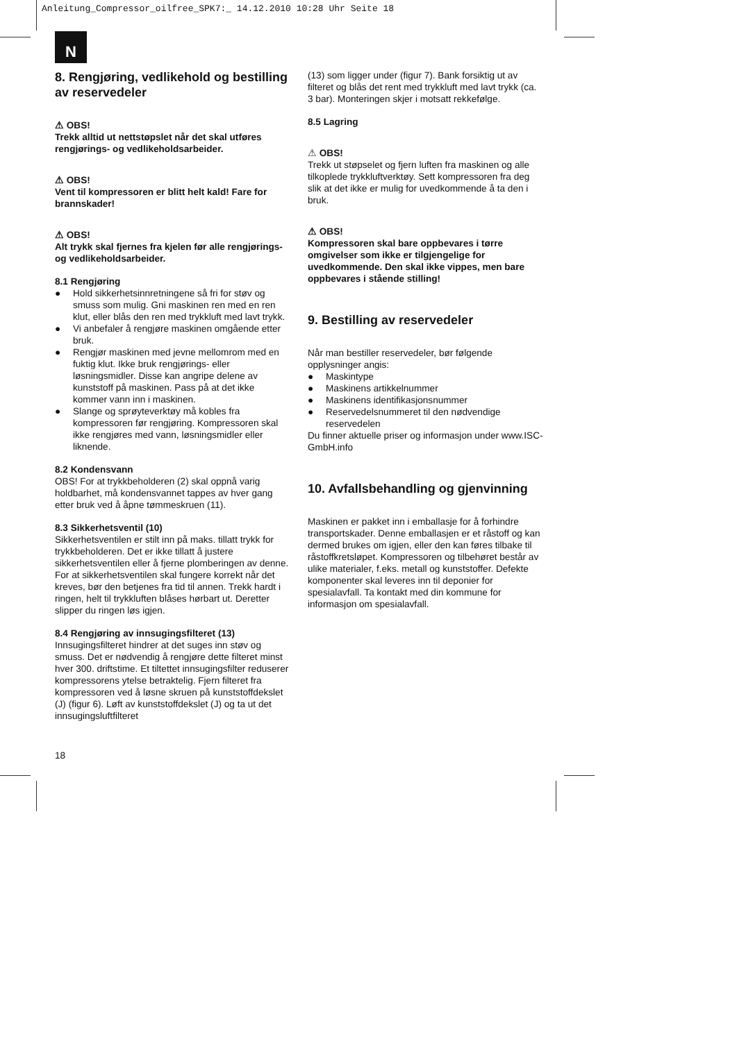Anleitung_Compressor_oilfree_SPK7:_ 14.12.2010 10:28 Uhr Seite 18
N
8. Rengjøring, vedlikehold og bestilling av reservedeler
⚠ OBS!
Trekk alltid ut nettstøpslet når det skal utføres rengjørings- og vedlikeholdsarbeider.
⚠ OBS!
Vent til kompressoren er blitt helt kald! Fare for brannskader!
⚠ OBS!
Alt trykk skal fjernes fra kjelen før alle rengjørings- og vedlikeholdsarbeider.
8.1 Rengjøring
● Hold sikkerhetsinnretningene så fri for støv og smuss som mulig. Gni maskinen ren med en ren klut, eller blås den ren med trykkluft med lavt trykk.
● Vi anbefaler å rengjøre maskinen omgående etter bruk.
● Rengjør maskinen med jevne mellomrom med en fuktig klut. Ikke bruk rengjørings- eller løsningsmidler. Disse kan angripe delene av kunststoff på maskinen. Pass på at det ikke kommer vann inn i maskinen.
● Slange og sprøyteverktøy må kobles fra kompressoren før rengjøring. Kompressoren skal ikke rengjøres med vann, løsningsmidler eller liknende.
8.2 Kondensvann
OBS! For at trykkbeholderen (2) skal oppnå varig holdbarhet, må kondensvannet tappes av hver gang etter bruk ved å åpne tømmeskruen (11).
8.3 Sikkerhetsventil (10)
Sikkerhetsventilen er stilt inn på maks. tillatt trykk for trykkbeholderen. Det er ikke tillatt å justere sikkerhetsventilen eller å fjerne plomberingen av denne. For at sikkerhetsventilen skal fungere korrekt når det kreves, bør den betjenes fra tid til annen. Trekk hardt i ringen, helt til trykkluften blåses hørbart ut. Deretter slipper du ringen løs igjen.
8.4 Rengjøring av innsugingsfilteret (13)
Innsugingsfilteret hindrer at det suges inn støv og smuss. Det er nødvendig å rengjøre dette filteret minst hver 300. driftstime. Et tiltettet innsugingsfilter reduserer kompressorens ytelse betraktelig. Fjern filteret fra kompressoren ved å løsne skruen på kunststoffdekslet (J) (figur 6). Løft av kunststoffdekslet (J) og ta ut det innsugingsluftfilteret
(13) som ligger under (figur 7). Bank forsiktig ut av filteret og blås det rent med trykkluft med lavt trykk (ca. 3 bar). Monteringen skjer i motsatt rekkefølge.
8.5 Lagring
⚠ OBS!
Trekk ut støpselet og fjern luften fra maskinen og alle tilkoplede trykkluftverktøy. Sett kompressoren fra deg slik at det ikke er mulig for uvedkommende å ta den i bruk.
⚠ OBS!
Kompressoren skal bare oppbevares i tørre omgivelser som ikke er tilgjengelige for uvedkommende. Den skal ikke vippes, men bare oppbevares i stående stilling!
9. Bestilling av reservedeler
Når man bestiller reservedeler, bør følgende opplysninger angis:
● Maskintype
● Maskinens artikkelnummer
● Maskinens identifikasjonsnummer
● Reservedelsnummeret til den nødvendige reservedelen
Du finner aktuelle priser og informasjon under www.ISC-GmbH.info
10. Avfallsbehandling og gjenvinning
Maskinen er pakket inn i emballasje for å forhindre transportskader. Denne emballasjen er et råstoff og kan dermed brukes om igjen, eller den kan føres tilbake til råstoffkretsløpet. Kompressoren og tilbehøret består av ulike materialer, f.eks. metall og kunststoffer. Defekte komponenter skal leveres inn til deponier for spesialavfall. Ta kontakt med din kommune for informasjon om spesialavfall.
18